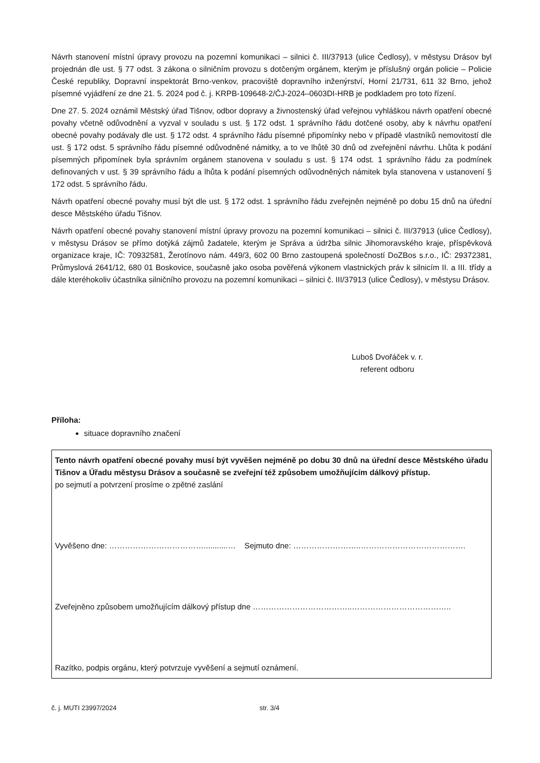Návrh stanovení místní úpravy provozu na pozemní komunikaci – silnici č. III/37913 (ulice Čedlosy), v městysu Drásov byl projednán dle ust. § 77 odst. 3 zákona o silničním provozu s dotčeným orgánem, kterým je příslušný orgán policie – Policie České republiky, Dopravní inspektorát Brno-venkov, pracoviště dopravního inženýrství, Horní 21/731, 611 32 Brno, jehož písemné vyjádření ze dne 21. 5. 2024 pod č. j. KRPB-109648-2/ČJ-2024–0603DI-HRB je podkladem pro toto řízení.
Dne 27. 5. 2024 oznámil Městský úřad Tišnov, odbor dopravy a živnostenský úřad veřejnou vyhláškou návrh opatření obecné povahy včetně odůvodnění a vyzval v souladu s ust. § 172 odst. 1 správního řádu dotčené osoby, aby k návrhu opatření obecné povahy podávaly dle ust. § 172 odst. 4 správního řádu písemné připomínky nebo v případě vlastníků nemovitostí dle ust. § 172 odst. 5 správního řádu písemné odůvodněné námitky, a to ve lhůtě 30 dnů od zveřejnění návrhu. Lhůta k podání písemných připomínek byla správním orgánem stanovena v souladu s ust. § 174 odst. 1 správního řádu za podmínek definovaných v ust. § 39 správního řádu a lhůta k podání písemných odůvodněných námitek byla stanovena v ustanovení § 172 odst. 5 správního řádu.
Návrh opatření obecné povahy musí být dle ust. § 172 odst. 1 správního řádu zveřejněn nejméně po dobu 15 dnů na úřední desce Městského úřadu Tišnov.
Návrh opatření obecné povahy stanovení místní úpravy provozu na pozemní komunikaci – silnici č. III/37913 (ulice Čedlosy), v městysu Drásov se přímo dotýká zájmů žadatele, kterým je Správa a údržba silnic Jihomoravského kraje, příspěvková organizace kraje, IČ: 70932581, Žerotínovo nám. 449/3, 602 00 Brno zastoupená společností DoZBos s.r.o., IČ: 29372381, Průmyslová 2641/12, 680 01 Boskovice, současně jako osoba pověřená výkonem vlastnických práv k silnicím II. a III. třídy a dále kteréhokoliv účastníka silničního provozu na pozemní komunikaci – silnici č. III/37913 (ulice Čedlosy), v městysu Drásov.
Luboš Dvořáček v. r.
referent odboru
Příloha:
situace dopravního značení
Tento návrh opatření obecné povahy musí být vyvěšen nejméně po dobu 30 dnů na úřední desce Městského úřadu Tišnov a Úřadu městysu Drásov a současně se zveřejní též způsobem umožňujícím dálkový přístup.
po sejmutí a potvrzení prosíme o zpětné zaslání
Vyvěšeno dne: ………………………………...........… Sejmuto dne: ……………………..………………………………….
Zveřejněno způsobem umožňujícím dálkový přístup dne ………………………………..………………………………..
Razítko, podpis orgánu, který potvrzuje vyvěšení a sejmutí oznámení.
č. j. MUTI 23997/2024 str. 3/4